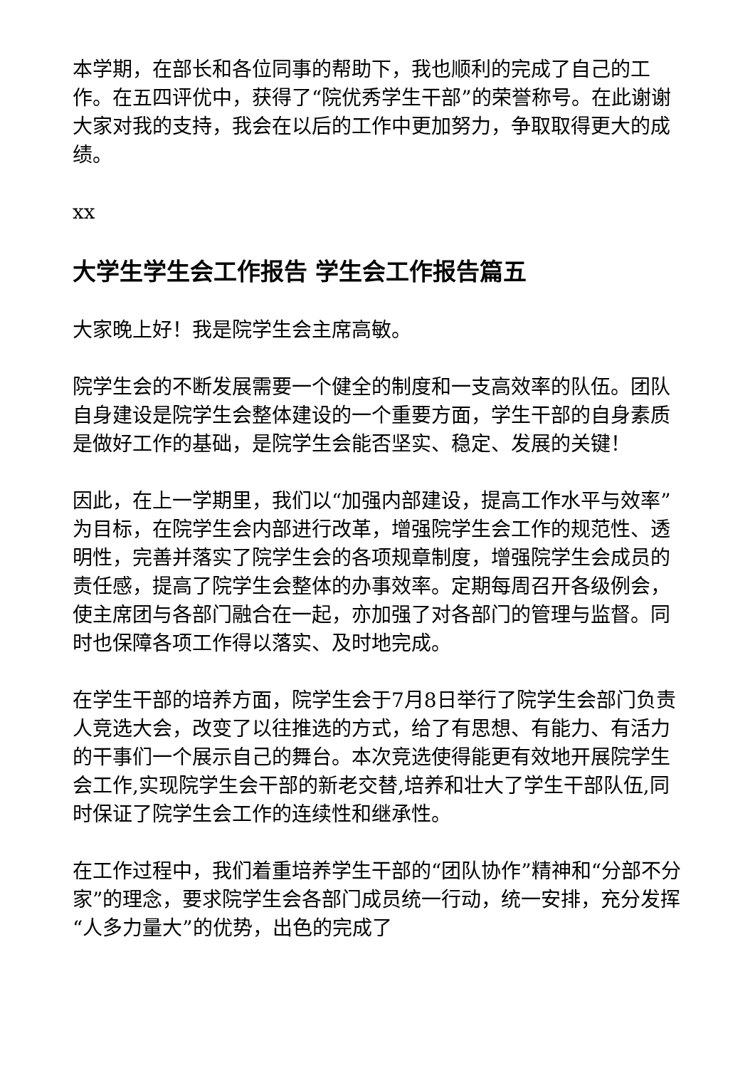本学期，在部长和各位同事的帮助下，我也顺利的完成了自己的工作。在五四评优中，获得了“院优秀学生干部”的荣誉称号。在此谢谢大家对我的支持，我会在以后的工作中更加努力，争取取得更大的成绩。
xx
大学生学生会工作报告 学生会工作报告篇五
大家晚上好！我是院学生会主席高敏。
院学生会的不断发展需要一个健全的制度和一支高效率的队伍。团队自身建设是院学生会整体建设的一个重要方面，学生干部的自身素质是做好工作的基础，是院学生会能否坚实、稳定、发展的关键！
因此，在上一学期里，我们以“加强内部建设，提高工作水平与效率”为目标，在院学生会内部进行改革，增强院学生会工作的规范性、透明性，完善并落实了院学生会的各项规章制度，增强院学生会成员的责任感，提高了院学生会整体的办事效率。定期每周召开各级例会，使主席团与各部门融合在一起，亦加强了对各部门的管理与监督。同时也保障各项工作得以落实、及时地完成。
在学生干部的培养方面，院学生会于7月8日举行了院学生会部门负责人竞选大会，改变了以往推选的方式，给了有思想、有能力、有活力的干事们一个展示自己的舞台。本次竞选使得能更有效地开展院学生会工作,实现院学生会干部的新老交替,培养和壮大了学生干部队伍,同时保证了院学生会工作的连续性和继承性。
在工作过程中，我们着重培养学生干部的“团队协作”精神和“分部不分家”的理念，要求院学生会各部门成员统一行动，统一安排，充分发挥“人多力量大”的优势，出色的完成了